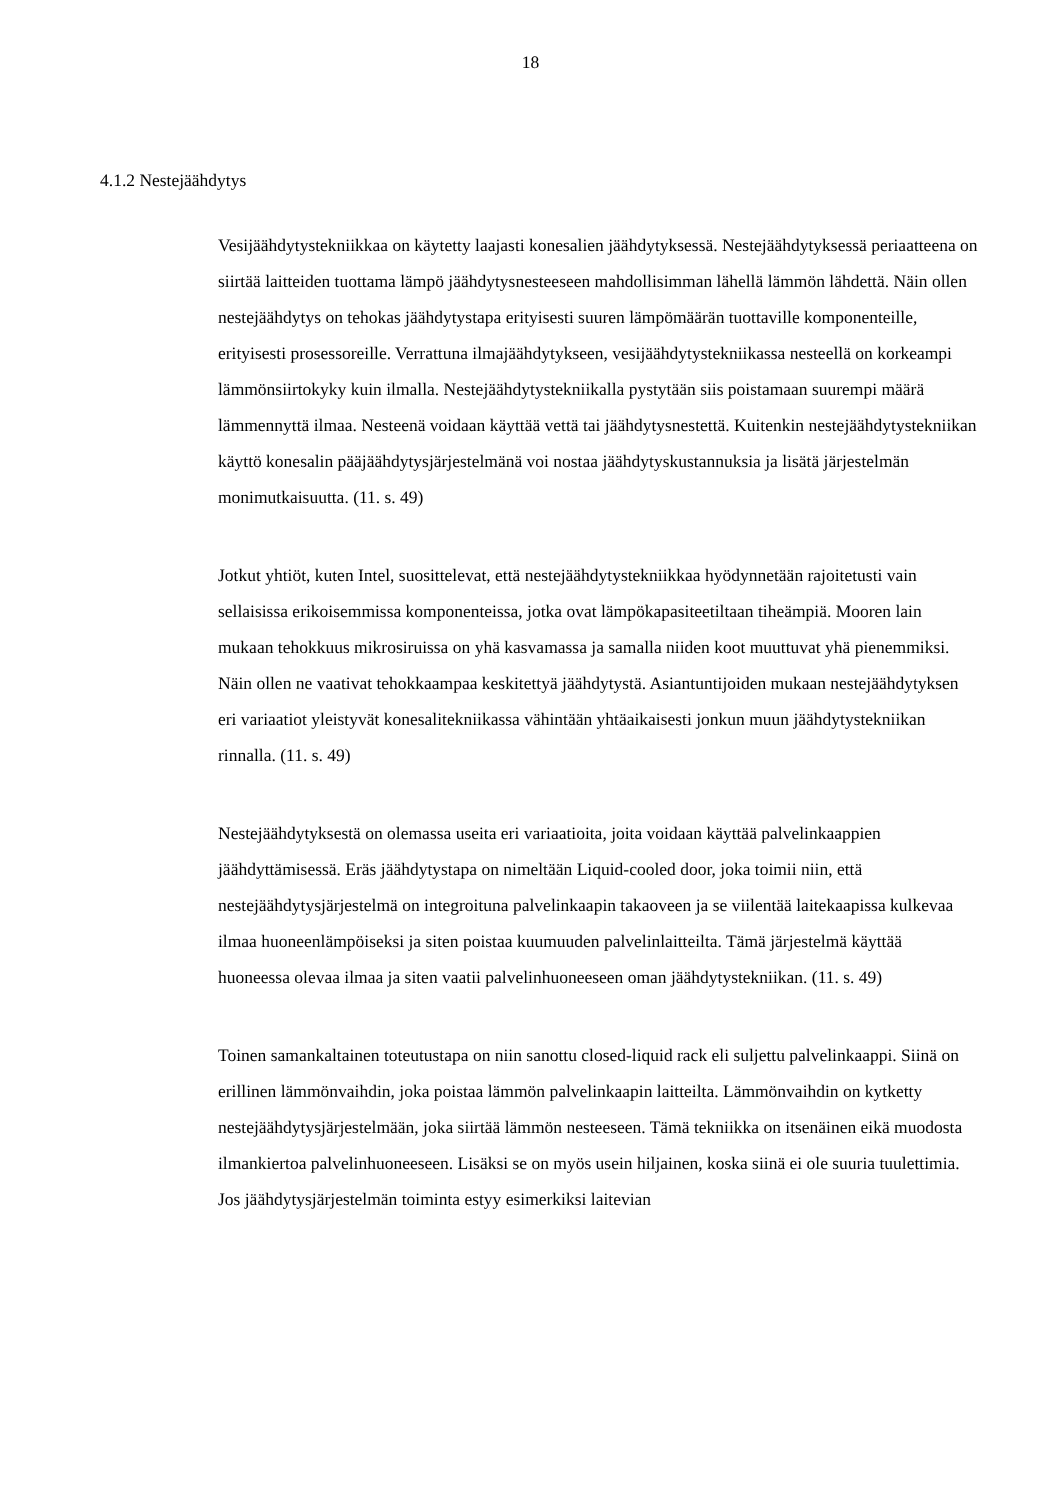18
4.1.2 Nestejäähdytys
Vesijäähdytystekniikkaa on käytetty laajasti konesalien jäähdytyksessä. Nestejäähdytyksessä periaatteena on siirtää laitteiden tuottama lämpö jäähdytysnesteeseen mahdollisimman lähellä lämmön lähdettä. Näin ollen nestejäähdytys on tehokas jäähdytystapa erityisesti suuren lämpömäärän tuottaville komponenteille, erityisesti prosessoreille. Verrattuna ilmajäähdytykseen, vesijäähdytystekniikassa nesteellä on korkeampi lämmönsiirtokyky kuin ilmalla. Nestejäähdytystekniikalla pystytään siis poistamaan suurempi määrä lämmennyttä ilmaa. Nesteenä voidaan käyttää vettä tai jäähdytysnestettä. Kuitenkin nestejäähdytystekniikan käyttö konesalin pääjäähdytysjärjestelmänä voi nostaa jäähdytyskustannuksia ja lisätä järjestelmän monimutkaisuutta. (11. s. 49)
Jotkut yhtiöt, kuten Intel, suosittelevat, että nestejäähdytystekniikkaa hyödynnetään rajoitetusti vain sellaisissa erikoisemmissa komponenteissa, jotka ovat lämpökapasiteetiltaan tiheämpiä. Mooren lain mukaan tehokkuus mikrosiruissa on yhä kasvamassa ja samalla niiden koot muuttuvat yhä pienemmiksi. Näin ollen ne vaativat tehokkaampaa keskitettyä jäähdytystä. Asiantuntijoiden mukaan nestejäähdytyksen eri variaatiot yleistyvät konesalitekniikassa vähintään yhtäaikaisesti jonkun muun jäähdytystekniikan rinnalla. (11. s. 49)
Nestejäähdytyksestä on olemassa useita eri variaatioita, joita voidaan käyttää palvelinkaappien jäähdyttämisessä. Eräs jäähdytystapa on nimeltään Liquid-cooled door, joka toimii niin, että nestejäähdytysjärjestelmä on integroituna palvelinkaapin takaoveen ja se viilentää laitekaapissa kulkevaa ilmaa huoneenlämpöiseksi ja siten poistaa kuumuuden palvelinlaitteilta. Tämä järjestelmä käyttää huoneessa olevaa ilmaa ja siten vaatii palvelinhuoneeseen oman jäähdytystekniikan. (11. s. 49)
Toinen samankaltainen toteutustapa on niin sanottu closed-liquid rack eli suljettu palvelinkaappi. Siinä on erillinen lämmönvaihdin, joka poistaa lämmön palvelinkaapin laitteilta. Lämmönvaihdin on kytketty nestejäähdytysjärjestelmään, joka siirtää lämmön nesteeseen. Tämä tekniikka on itsenäinen eikä muodosta ilmankiertoa palvelinhuoneeseen. Lisäksi se on myös usein hiljainen, koska siinä ei ole suuria tuulettimia. Jos jäähdytysjärjestelmän toiminta estyy esimerkiksi laitevian